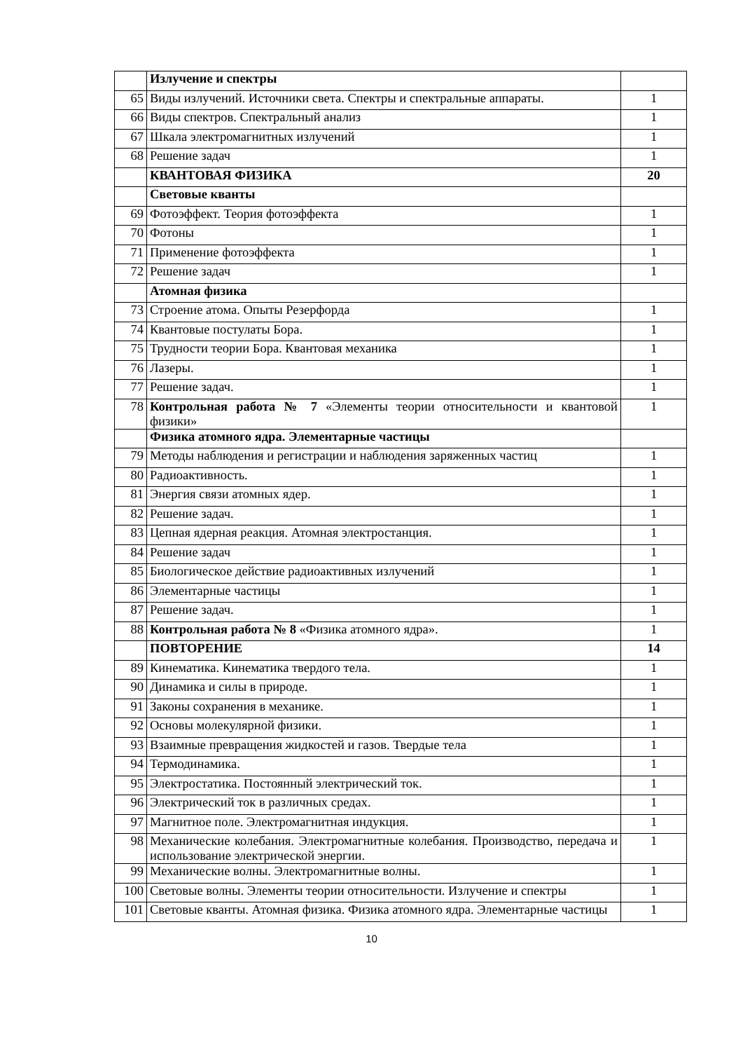| | Излучение и спектры | |
| 65 | Виды излучений. Источники света. Спектры и спектральные аппараты. | 1 |
| 66 | Виды спектров. Спектральный анализ | 1 |
| 67 | Шкала электромагнитных излучений | 1 |
| 68 | Решение задач | 1 |
| | КВАНТОВАЯ ФИЗИКА | 20 |
| | Световые кванты | |
| 69 | Фотоэффект. Теория фотоэффекта | 1 |
| 70 | Фотоны | 1 |
| 71 | Применение фотоэффекта | 1 |
| 72 | Решение задач | 1 |
| | Атомная физика | |
| 73 | Строение атома. Опыты Резерфорда | 1 |
| 74 | Квантовые постулаты Бора. | 1 |
| 75 | Трудности теории Бора. Квантовая механика | 1 |
| 76 | Лазеры. | 1 |
| 77 | Решение задач. | 1 |
| 78 | Контрольная работа № 7 «Элементы теории относительности и квантовой физики» | 1 |
| | Физика атомного ядра. Элементарные частицы | |
| 79 | Методы наблюдения и регистрации и наблюдения заряженных частиц | 1 |
| 80 | Радиоактивность. | 1 |
| 81 | Энергия связи атомных ядер. | 1 |
| 82 | Решение задач. | 1 |
| 83 | Цепная ядерная реакция. Атомная электростанция. | 1 |
| 84 | Решение задач | 1 |
| 85 | Биологическое действие радиоактивных излучений | 1 |
| 86 | Элементарные частицы | 1 |
| 87 | Решение задач. | 1 |
| 88 | Контрольная работа № 8 «Физика атомного ядра». | 1 |
| | ПОВТОРЕНИЕ | 14 |
| 89 | Кинематика. Кинематика твердого тела. | 1 |
| 90 | Динамика и силы в природе. | 1 |
| 91 | Законы сохранения в механике. | 1 |
| 92 | Основы молекулярной физики. | 1 |
| 93 | Взаимные превращения жидкостей и газов. Твердые тела | 1 |
| 94 | Термодинамика. | 1 |
| 95 | Электростатика. Постоянный электрический ток. | 1 |
| 96 | Электрический ток в различных средах. | 1 |
| 97 | Магнитное поле. Электромагнитная индукция. | 1 |
| 98 | Механические колебания. Электромагнитные колебания. Производство, передача и использование электрической энергии. | 1 |
| 99 | Механические волны. Электромагнитные волны. | 1 |
| 100 | Световые волны. Элементы теории относительности. Излучение и спектры | 1 |
| 101 | Световые кванты. Атомная физика. Физика атомного ядра. Элементарные частицы | 1 |
10